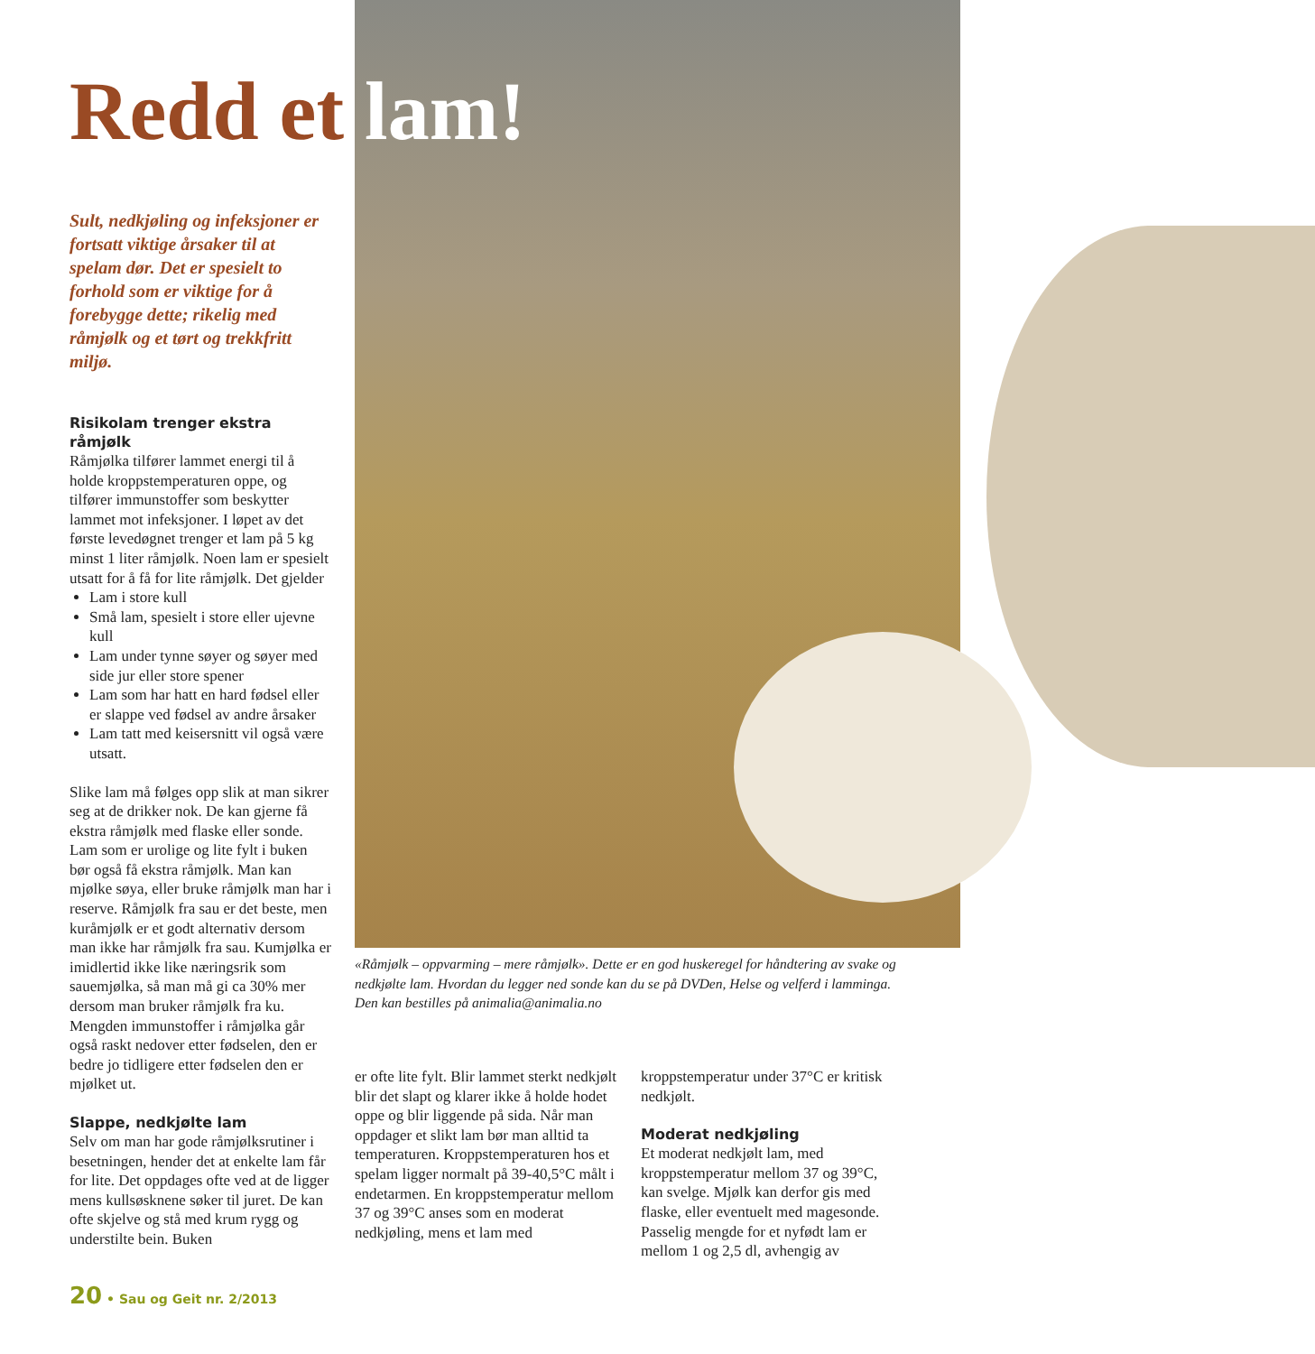Redd et lam!
Sult, nedkjøling og infeksjoner er fortsatt viktige årsaker til at spelam dør. Det er spesielt to forhold som er viktige for å forebygge dette; rikelig med råmjølk og et tørt og trekkfritt miljø.
Risikolam trenger ekstra råmjølk
Råmjølka tilfører lammet energi til å holde kroppstemperaturen oppe, og tilfører immunstoffer som beskytter lammet mot infeksjoner. I løpet av det første levedøgnet trenger et lam på 5 kg minst 1 liter råmjølk. Noen lam er spesielt utsatt for å få for lite råmjølk. Det gjelder
Lam i store kull
Små lam, spesielt i store eller ujevne kull
Lam under tynne søyer og søyer med side jur eller store spener
Lam som har hatt en hard fødsel eller er slappe ved fødsel av andre årsaker
Lam tatt med keisersnitt vil også være utsatt.
Slike lam må følges opp slik at man sikrer seg at de drikker nok. De kan gjerne få ekstra råmjølk med flaske eller sonde. Lam som er urolige og lite fylt i buken bør også få ekstra råmjølk. Man kan mjølke søya, eller bruke råmjølk man har i reserve. Råmjølk fra sau er det beste, men kuråmjølk er et godt alternativ dersom man ikke har råmjølk fra sau. Kumjølka er imidlertid ikke like næringsrik som sauemjølka, så man må gi ca 30% mer dersom man bruker råmjølk fra ku. Mengden immunstoffer i råmjølka går også raskt nedover etter fødselen, den er bedre jo tidligere etter fødselen den er mjølket ut.
Slappe, nedkjølte lam
Selv om man har gode råmjølksrutiner i besetningen, hender det at enkelte lam får for lite. Det oppdages ofte ved at de ligger mens kullsøsknene søker til juret. De kan ofte skjelve og stå med krum rygg og understilte bein. Buken
«Råmjølk – oppvarming – mere råmjølk». Dette er en god huskeregel for håndtering av svake og nedkjølte lam. Hvordan du legger ned sonde kan du se på DVDen, Helse og velferd i lamminga. Den kan bestilles på animalia@animalia.no
er ofte lite fylt. Blir lammet sterkt nedkjølt blir det slapt og klarer ikke å holde hodet oppe og blir liggende på sida. Når man oppdager et slikt lam bør man alltid ta temperaturen. Kroppstemperaturen hos et spelam ligger normalt på 39-40,5°C målt i endetarmen. En kroppstemperatur mellom 37 og 39°C anses som en moderat nedkjøling, mens et lam med
kroppstemperatur under 37°C er kritisk nedkjølt.
Moderat nedkjøling
Et moderat nedkjølt lam, med kroppstemperatur mellom 37 og 39°C, kan svelge. Mjølk kan derfor gis med flaske, eller eventuelt med magesonde. Passelig mengde for et nyfødt lam er mellom 1 og 2,5 dl, avhengig av
20 • Sau og Geit nr. 2/2013